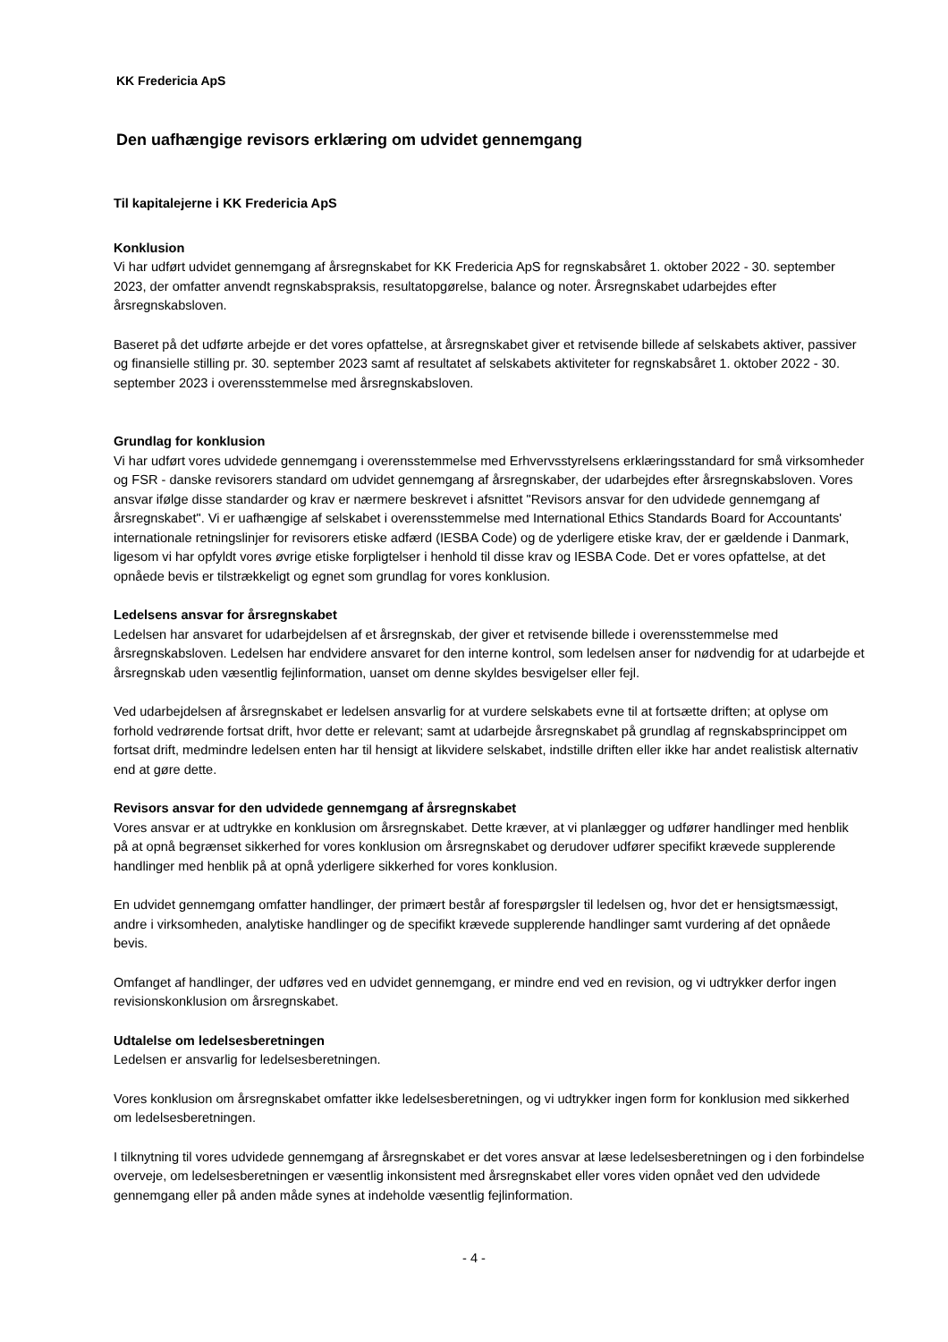KK Fredericia ApS
Den uafhængige revisors erklæring om udvidet gennemgang
Til kapitalejerne i KK Fredericia ApS
Konklusion
Vi har udført udvidet gennemgang af årsregnskabet for KK Fredericia ApS for regnskabsåret 1. oktober 2022 - 30. september 2023, der omfatter anvendt regnskabspraksis, resultatopgørelse, balance og noter. Årsregnskabet udarbejdes efter årsregnskabsloven.
Baseret på det udførte arbejde er det vores opfattelse, at årsregnskabet giver et retvisende billede af selskabets aktiver, passiver og finansielle stilling pr. 30. september 2023 samt af resultatet af selskabets aktiviteter for regnskabsåret 1. oktober 2022 - 30. september 2023 i overensstemmelse med årsregnskabsloven.
Grundlag for konklusion
Vi har udført vores udvidede gennemgang i overensstemmelse med Erhvervsstyrelsens erklæringsstandard for små virksomheder og FSR - danske revisorers standard om udvidet gennemgang af årsregnskaber, der udarbejdes efter årsregnskabsloven. Vores ansvar ifølge disse standarder og krav er nærmere beskrevet i afsnittet "Revisors ansvar for den udvidede gennemgang af årsregnskabet". Vi er uafhængige af selskabet i overensstemmelse med International Ethics Standards Board for Accountants' internationale retningslinjer for revisorers etiske adfærd (IESBA Code) og de yderligere etiske krav, der er gældende i Danmark, ligesom vi har opfyldt vores øvrige etiske forpligtelser i henhold til disse krav og IESBA Code. Det er vores opfattelse, at det opnåede bevis er tilstrækkeligt og egnet som grundlag for vores konklusion.
Ledelsens ansvar for årsregnskabet
Ledelsen har ansvaret for udarbejdelsen af et årsregnskab, der giver et retvisende billede i overensstemmelse med årsregnskabsloven. Ledelsen har endvidere ansvaret for den interne kontrol, som ledelsen anser for nødvendig for at udarbejde et årsregnskab uden væsentlig fejlinformation, uanset om denne skyldes besvigelser eller fejl.
Ved udarbejdelsen af årsregnskabet er ledelsen ansvarlig for at vurdere selskabets evne til at fortsætte driften; at oplyse om forhold vedrørende fortsat drift, hvor dette er relevant; samt at udarbejde årsregnskabet på grundlag af regnskabsprincippet om fortsat drift, medmindre ledelsen enten har til hensigt at likvidere selskabet, indstille driften eller ikke har andet realistisk alternativ end at gøre dette.
Revisors ansvar for den udvidede gennemgang af årsregnskabet
Vores ansvar er at udtrykke en konklusion om årsregnskabet. Dette kræver, at vi planlægger og udfører handlinger med henblik på at opnå begrænset sikkerhed for vores konklusion om årsregnskabet og derudover udfører specifikt krævede supplerende handlinger med henblik på at opnå yderligere sikkerhed for vores konklusion.
En udvidet gennemgang omfatter handlinger, der primært består af forespørgsler til ledelsen og, hvor det er hensigtsmæssigt, andre i virksomheden, analytiske handlinger og de specifikt krævede supplerende handlinger samt vurdering af det opnåede bevis.
Omfanget af handlinger, der udføres ved en udvidet gennemgang, er mindre end ved en revision, og vi udtrykker derfor ingen revisionskonklusion om årsregnskabet.
Udtalelse om ledelsesberetningen
Ledelsen er ansvarlig for ledelsesberetningen.
Vores konklusion om årsregnskabet omfatter ikke ledelsesberetningen, og vi udtrykker ingen form for konklusion med sikkerhed om ledelsesberetningen.
I tilknytning til vores udvidede gennemgang af årsregnskabet er det vores ansvar at læse ledelsesberetningen og i den forbindelse overveje, om ledelsesberetningen er væsentlig inkonsistent med årsregnskabet eller vores viden opnået ved den udvidede gennemgang eller på anden måde synes at indeholde væsentlig fejlinformation.
- 4 -